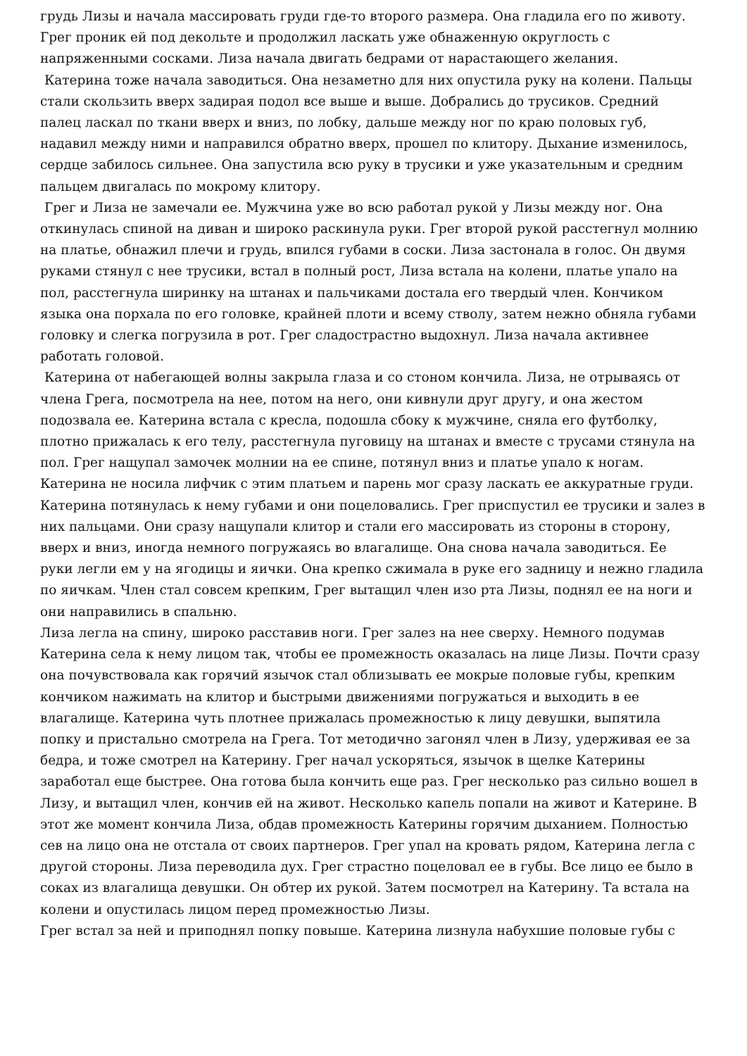грудь Лизы и начала массировать груди где-то второго размера. Она гладила его по животу.
Грег проник ей под декольте и продолжил ласкать уже обнаженную округлость с
напряженными сосками. Лиза начала двигать бедрами от нарастающего желания.
Катерина тоже начала заводиться. Она незаметно для них опустила руку на колени. Пальцы
стали скользить вверх задирая подол все выше и выше. Добрались до трусиков. Средний
палец ласкал по ткани вверх и вниз, по лобку, дальше между ног по краю половых губ,
надавил между ними и направился обратно вверх, прошел по клитору. Дыхание изменилось,
сердце забилось сильнее. Она запустила всю руку в трусики и уже указательным и средним
пальцем двигалась по мокрому клитору.
Грег и Лиза не замечали ее. Мужчина уже во всю работал рукой у Лизы между ног. Она
откинулась спиной на диван и широко раскинула руки. Грег второй рукой расстегнул молнию
на платье, обнажил плечи и грудь, впился губами в соски. Лиза застонала в голос. Он двумя
руками стянул с нее трусики, встал в полный рост, Лиза встала на колени, платье упало на
пол, расстегнула ширинку на штанах и пальчиками достала его твердый член. Кончиком
языка она порхала по его головке, крайней плоти и всему стволу, затем нежно обняла губами
головку и слегка погрузила в рот. Грег сладострастно выдохнул. Лиза начала активнее
работать головой.
Катерина от набегающей волны закрыла глаза и со стоном кончила. Лиза, не отрываясь от
члена Грега, посмотрела на нее, потом на него, они кивнули друг другу, и она жестом
подозвала ее. Катерина встала с кресла, подошла сбоку к мужчине, сняла его футболку,
плотно прижалась к его телу, расстегнула пуговицу на штанах и вместе с трусами стянула на
пол. Грег нащупал замочек молнии на ее спине, потянул вниз и платье упало к ногам.
Катерина не носила лифчик с этим платьем и парень мог сразу ласкать ее аккуратные груди.
Катерина потянулась к нему губами и они поцеловались. Грег приспустил ее трусики и залез в
них пальцами. Они сразу нащупали клитор и стали его массировать из стороны в сторону,
вверх и вниз, иногда немного погружаясь во влагалище. Она снова начала заводиться. Ее
руки легли ем у на ягодицы и яички. Она крепко сжимала в руке его задницу и нежно гладила
по яичкам. Член стал совсем крепким, Грег вытащил член изо рта Лизы, поднял ее на ноги и
они направились в спальню.
Лиза легла на спину, широко расставив ноги. Грег залез на нее сверху. Немного подумав
Катерина села к нему лицом так, чтобы ее промежность оказалась на лице Лизы. Почти сразу
она почувствовала как горячий язычок стал облизывать ее мокрые половые губы, крепким
кончиком нажимать на клитор и быстрыми движениями погружаться и выходить в ее
влагалище. Катерина чуть плотнее прижалась промежностью к лицу девушки, выпятила
попку и пристально смотрела на Грега. Тот методично загонял член в Лизу, удерживая ее за
бедра, и тоже смотрел на Катерину. Грег начал ускоряться, язычок в щелке Катерины
заработал еще быстрее. Она готова была кончить еще раз. Грег несколько раз сильно вошел в
Лизу, и вытащил член, кончив ей на живот. Несколько капель попали на живот и Катерине. В
этот же момент кончила Лиза, обдав промежность Катерины горячим дыханием. Полностью
сев на лицо она не отстала от своих партнеров. Грег упал на кровать рядом, Катерина легла с
другой стороны. Лиза переводила дух. Грег страстно поцеловал ее в губы. Все лицо ее было в
соках из влагалища девушки. Он обтер их рукой. Затем посмотрел на Катерину. Та встала на
колени и опустилась лицом перед промежностью Лизы.
Грег встал за ней и приподнял попку повыше. Катерина лизнула набухшие половые губы с